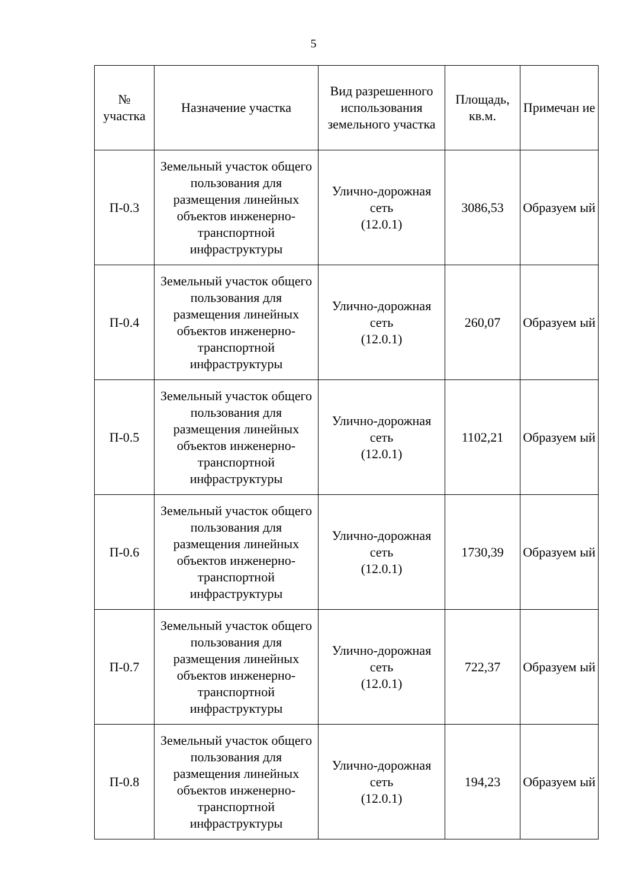5
| № участка | Назначение участка | Вид разрешенного использования земельного участка | Площадь, кв.м. | Примечан ие |
| --- | --- | --- | --- | --- |
| П-0.3 | Земельный участок общего пользования для размещения линейных объектов инженерно-транспортной инфраструктуры | Улично-дорожная сеть (12.0.1) | 3086,53 | Образуем ый |
| П-0.4 | Земельный участок общего пользования для размещения линейных объектов инженерно-транспортной инфраструктуры | Улично-дорожная сеть (12.0.1) | 260,07 | Образуем ый |
| П-0.5 | Земельный участок общего пользования для размещения линейных объектов инженерно-транспортной инфраструктуры | Улично-дорожная сеть (12.0.1) | 1102,21 | Образуем ый |
| П-0.6 | Земельный участок общего пользования для размещения линейных объектов инженерно-транспортной инфраструктуры | Улично-дорожная сеть (12.0.1) | 1730,39 | Образуем ый |
| П-0.7 | Земельный участок общего пользования для размещения линейных объектов инженерно-транспортной инфраструктуры | Улично-дорожная сеть (12.0.1) | 722,37 | Образуем ый |
| П-0.8 | Земельный участок общего пользования для размещения линейных объектов инженерно-транспортной инфраструктуры | Улично-дорожная сеть (12.0.1) | 194,23 | Образуем ый |